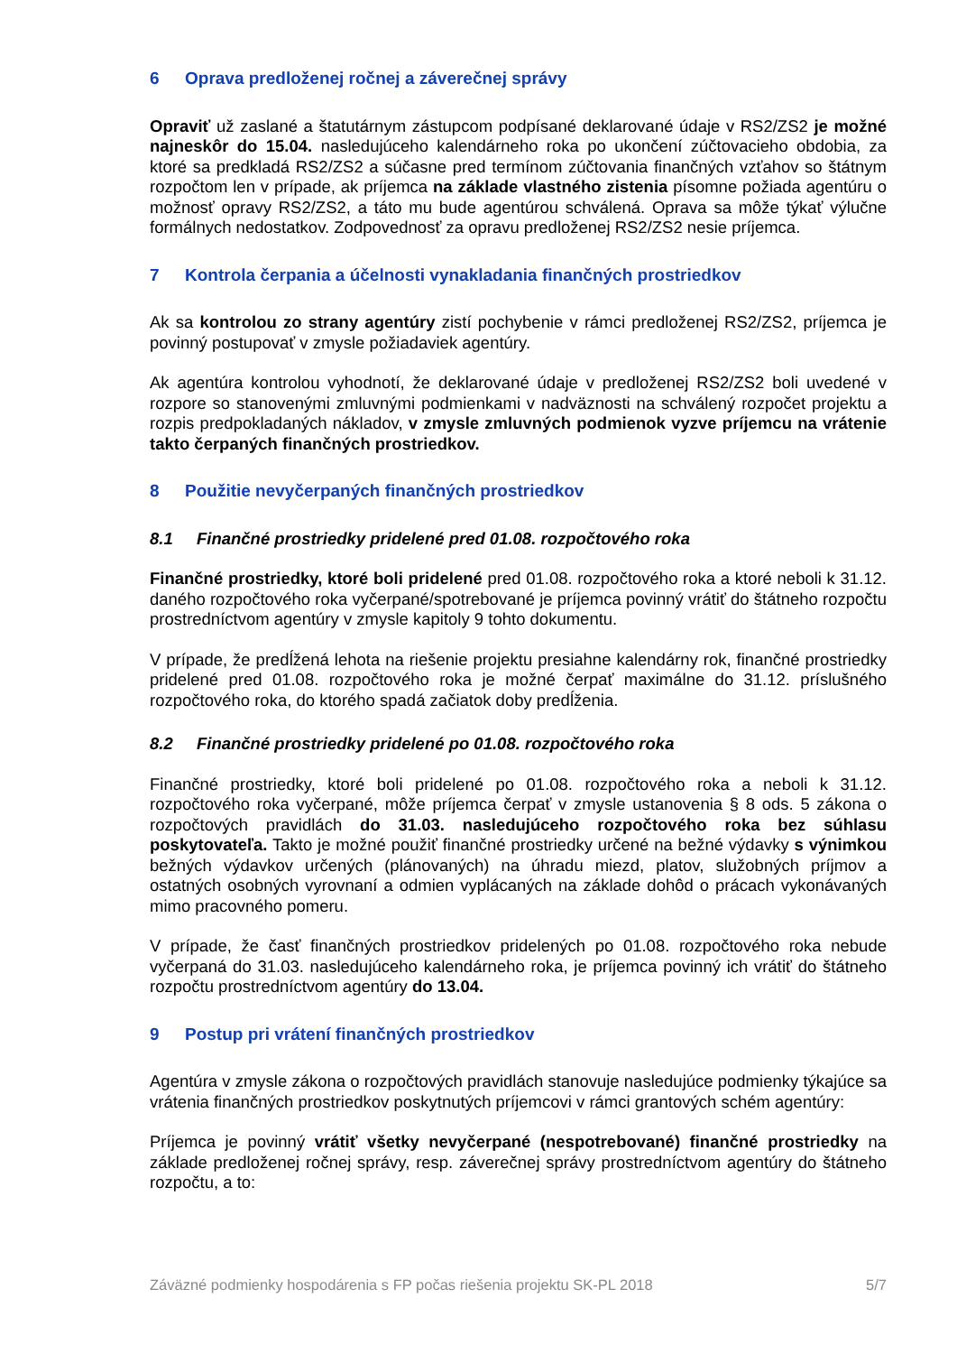6 Oprava predloženej ročnej a záverečnej správy
Opraviť už zaslané a štatutárnym zástupcom podpísané deklarované údaje v RS2/ZS2 je možné najneskôr do 15.04. nasledujúceho kalendárneho roka po ukončení zúčtovacieho obdobia, za ktoré sa predkladá RS2/ZS2 a súčasne pred termínom zúčtovania finančných vzťahov so štátnym rozpočtom len v prípade, ak príjemca na základe vlastného zistenia písomne požiada agentúru o možnosť opravy RS2/ZS2, a táto mu bude agentúrou schválená. Oprava sa môže týkať výlučne formálnych nedostatkov. Zodpovednosť za opravu predloženej RS2/ZS2 nesie príjemca.
7 Kontrola čerpania a účelnosti vynakladania finančných prostriedkov
Ak sa kontrolou zo strany agentúry zistí pochybenie v rámci predloženej RS2/ZS2, príjemca je povinný postupovať v zmysle požiadaviek agentúry.
Ak agentúra kontrolou vyhodnotí, že deklarované údaje v predloženej RS2/ZS2 boli uvedené v rozpore so stanovenými zmluvnými podmienkami v nadväznosti na schválený rozpočet projektu a rozpis predpokladaných nákladov, v zmysle zmluvných podmienok vyzve príjemcu na vrátenie takto čerpaných finančných prostriedkov.
8 Použitie nevyčerpaných finančných prostriedkov
8.1 Finančné prostriedky pridelené pred 01.08. rozpočtového roka
Finančné prostriedky, ktoré boli pridelené pred 01.08. rozpočtového roka a ktoré neboli k 31.12. daného rozpočtového roka vyčerpané/spotrebované je príjemca povinný vrátiť do štátneho rozpočtu prostredníctvom agentúry v zmysle kapitoly 9 tohto dokumentu.
V prípade, že predĺžená lehota na riešenie projektu presiahne kalendárny rok, finančné prostriedky pridelené pred 01.08. rozpočtového roka je možné čerpať maximálne do 31.12. príslušného rozpočtového roka, do ktorého spadá začiatok doby predĺženia.
8.2 Finančné prostriedky pridelené po 01.08. rozpočtového roka
Finančné prostriedky, ktoré boli pridelené po 01.08. rozpočtového roka a neboli k 31.12. rozpočtového roka vyčerpané, môže príjemca čerpať v zmysle ustanovenia § 8 ods. 5 zákona o rozpočtových pravidlách do 31.03. nasledujúceho rozpočtového roka bez súhlasu poskytovateľa. Takto je možné použiť finančné prostriedky určené na bežné výdavky s výnimkou bežných výdavkov určených (plánovaných) na úhradu miezd, platov, služobných príjmov a ostatných osobných vyrovnaní a odmien vyplácaných na základe dohôd o prácach vykonávaných mimo pracovného pomeru.
V prípade, že časť finančných prostriedkov pridelených po 01.08. rozpočtového roka nebude vyčerpaná do 31.03. nasledujúceho kalendárneho roka, je príjemca povinný ich vrátiť do štátneho rozpočtu prostredníctvom agentúry do 13.04.
9 Postup pri vrátení finančných prostriedkov
Agentúra v zmysle zákona o rozpočtových pravidlách stanovuje nasledujúce podmienky týkajúce sa vrátenia finančných prostriedkov poskytnutých príjemcovi v rámci grantových schém agentúry:
Príjemca je povinný vrátiť všetky nevyčerpané (nespotrebované) finančné prostriedky na základe predloženej ročnej správy, resp. záverečnej správy prostredníctvom agentúry do štátneho rozpočtu, a to:
Záväzné podmienky hospodárenia s FP počas riešenia projektu SK-PL 2018 5/7